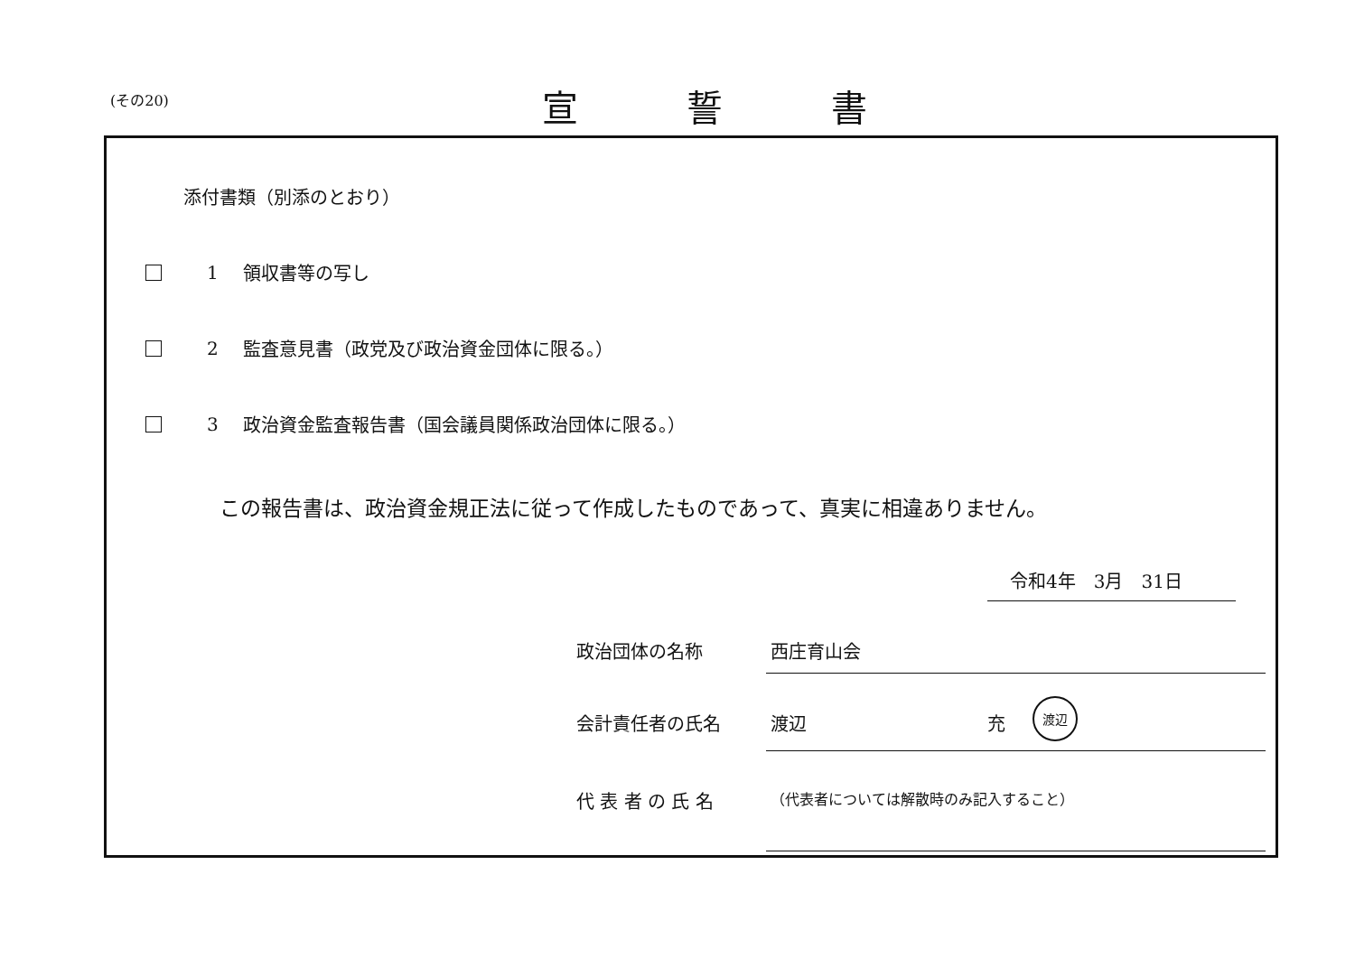(その20) 宣誓書
添付書類（別添のとおり）
1 領収書等の写し
2 監査意見書（政党及び政治資金団体に限る。）
3 政治資金監査報告書（国会議員関係政治団体に限る。）
この報告書は、政治資金規正法に従って作成したものであって、真実に相違ありません。
令和4年　3月　31日
政治団体の名称 西庄育山会
会計責任者の氏名 渡辺 充 渡辺
代 表 者 の 氏 名
（代表者については解散時のみ記入すること）